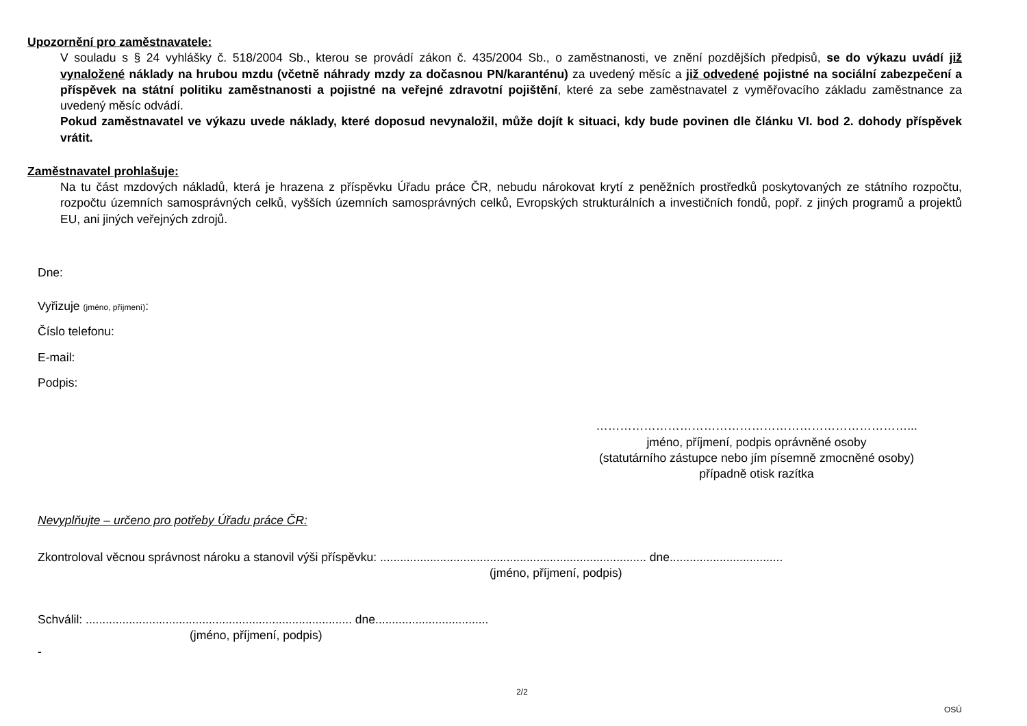Upozornění pro zaměstnavatele:
V souladu s § 24 vyhlášky č. 518/2004 Sb., kterou se provádí zákon č. 435/2004 Sb., o zaměstnanosti, ve znění pozdějších předpisů, se do výkazu uvádí již vynaložené náklady na hrubou mzdu (včetně náhrady mzdy za dočasnou PN/karanténu) za uvedený měsíc a již odvedené pojistné na sociální zabezpečení a příspěvek na státní politiku zaměstnanosti a pojistné na veřejné zdravotní pojištění, které za sebe zaměstnavatel z vyměřovacího základu zaměstnance za uvedený měsíc odvádí.
Pokud zaměstnavatel ve výkazu uvede náklady, které doposud nevynaložil, může dojít k situaci, kdy bude povinen dle článku VI. bod 2. dohody příspěvek vrátit.
Zaměstnavatel prohlašuje:
Na tu část mzdových nákladů, která je hrazena z příspěvku Úřadu práce ČR, nebudu nárokovat krytí z peněžních prostředků poskytovaných ze státního rozpočtu, rozpočtu územních samosprávných celků, vyšších územních samosprávných celků, Evropských strukturálních a investičních fondů, popř. z jiných programů a projektů EU, ani jiných veřejných zdrojů.
Dne:
Vyřizuje (jméno, příjmení):
Číslo telefonu:
E-mail:
Podpis:
……………………………………………………………………...
jméno, příjmení, podpis oprávněné osoby
(statutárního zástupce nebo jím písemně zmocněné osoby)
případně otisk razítka
Nevyplňujte – určeno pro potřeby Úřadu práce ČR:
Zkontroloval věcnou správnost nároku a stanovil výši příspěvku: ................................................................................ dne..................................
(jméno, příjmení, podpis)
Schválil: ................................................................................ dne..................................
(jméno, příjmení, podpis)
-
2/2
OSÚ